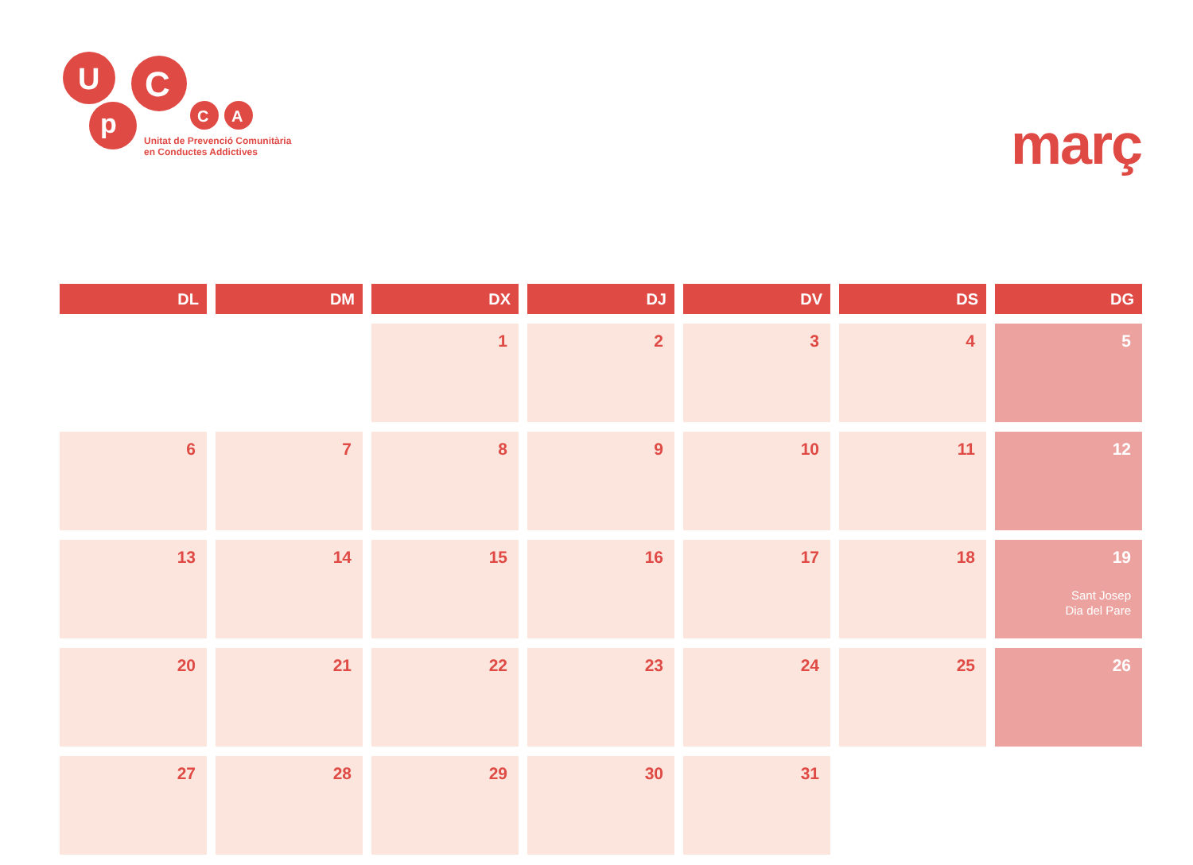U
p
C
C
A
Unitat de Prevenció Comunitària
en Conductes Addictives
març
| DL | DM | DX | DJ | DV | DS | DG |
| --- | --- | --- | --- | --- | --- | --- |
| | | 1 | 2 | 3 | 4 | 5 |
| 6 | 7 | 8 | 9 | 10 | 11 | 12 |
| 13 | 14 | 15 | 16 | 17 | 18 | 19 Sant Josep Dia del Pare |
| 20 | 21 | 22 | 23 | 24 | 25 | 26 |
| 27 | 28 | 29 | 30 | 31 | | |